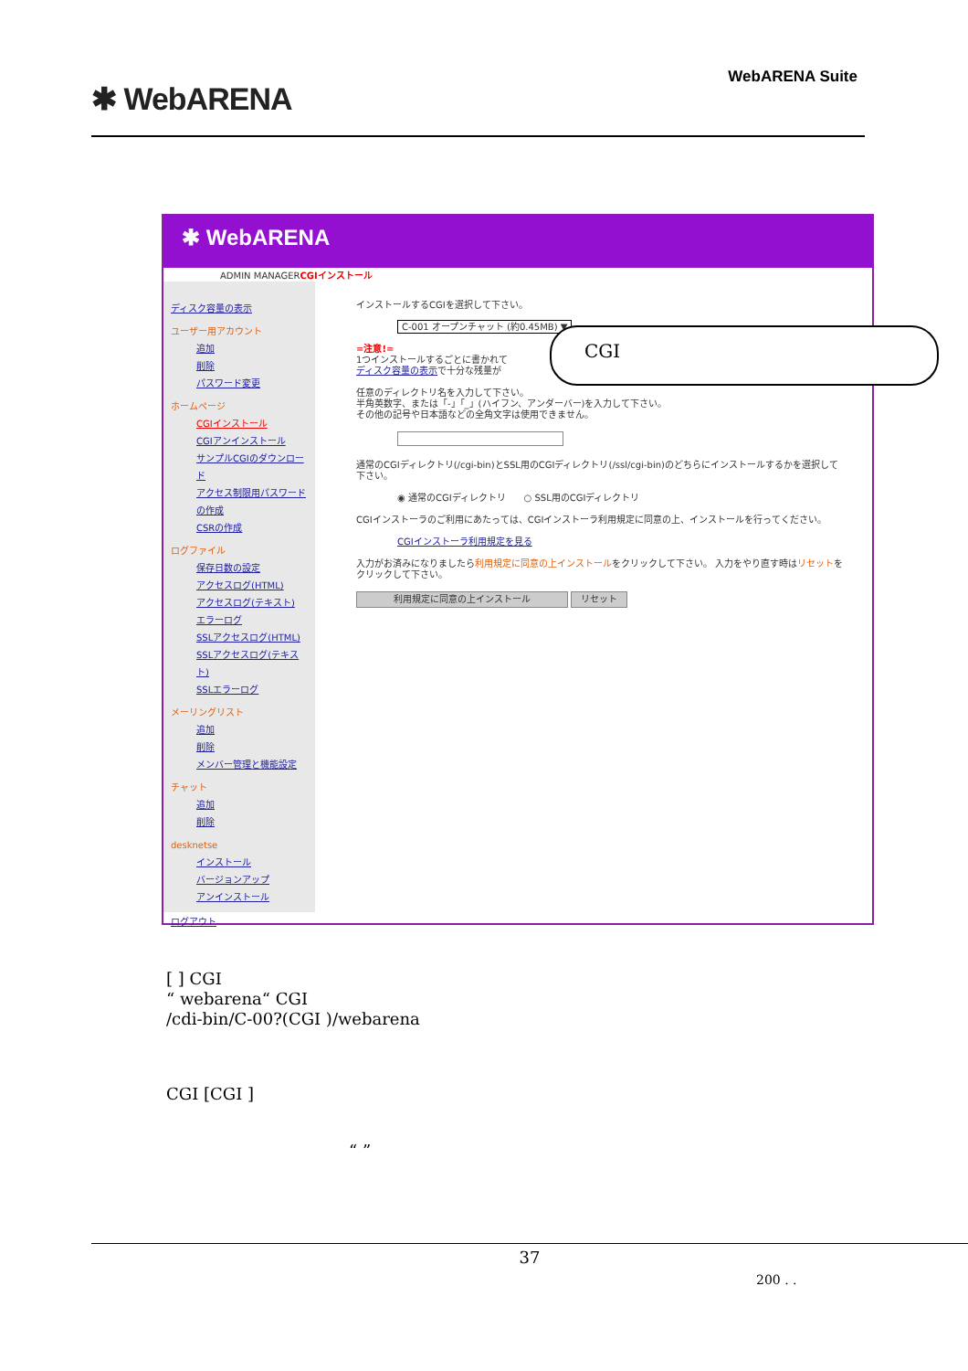✱ WebARENA
WebARENA Suite
✱ WebARENA
ADMIN MANAGERCGIインストール
ディスク容量の表示
ユーザー用アカウント
追加
削除
パスワード変更
ホームページ
CGIインストール
CGIアンインストール
サンプルCGIのダウンロード
アクセス制限用パスワードの作成
CSRの作成
ログファイル
保存日数の設定
アクセスログ(HTML)
アクセスログ(テキスト)
エラーログ
SSLアクセスログ(HTML)
SSLアクセスログ(テキスト)
SSLエラーログ
メーリングリスト
追加
削除
メンバー管理と機能設定
チャット
追加
削除
desknetse
インストール
バージョンアップ
アンインストール
ログアウト
インストールするCGIを選択して下さい。
C-001 オープンチャット (約0.45MB) ▼
=注意!=
1つインストールするごとに書かれて
ディスク容量の表示で十分な残量が
任意のディレクトリ名を入力して下さい。
半角英数字、または「-」「_」(ハイフン、アンダーバー)を入力して下さい。
その他の記号や日本語などの全角文字は使用できません。
通常のCGIディレクトリ(/cgi-bin)とSSL用のCGIディレクトリ(/ssl/cgi-bin)のどちらにインストールするかを選択して下さい。
◉ 通常のCGIディレクトリ　　○ SSL用のCGIディレクトリ
CGIインストーラのご利用にあたっては、CGIインストーラ利用規定に同意の上、インストールを行ってください。
CGIインストーラ利用規定を見る
入力がお済みになりましたら利用規定に同意の上インストールをクリックして下さい。 入力をやり直す時はリセットをクリックして下さい。
利用規定に同意の上インストール リセット
CGI
[ ] CGI
“ webarena“ CGI
/cdi-bin/C-00?(CGI )/webarena
CGI [CGI ]
“ ”
37
200 . .